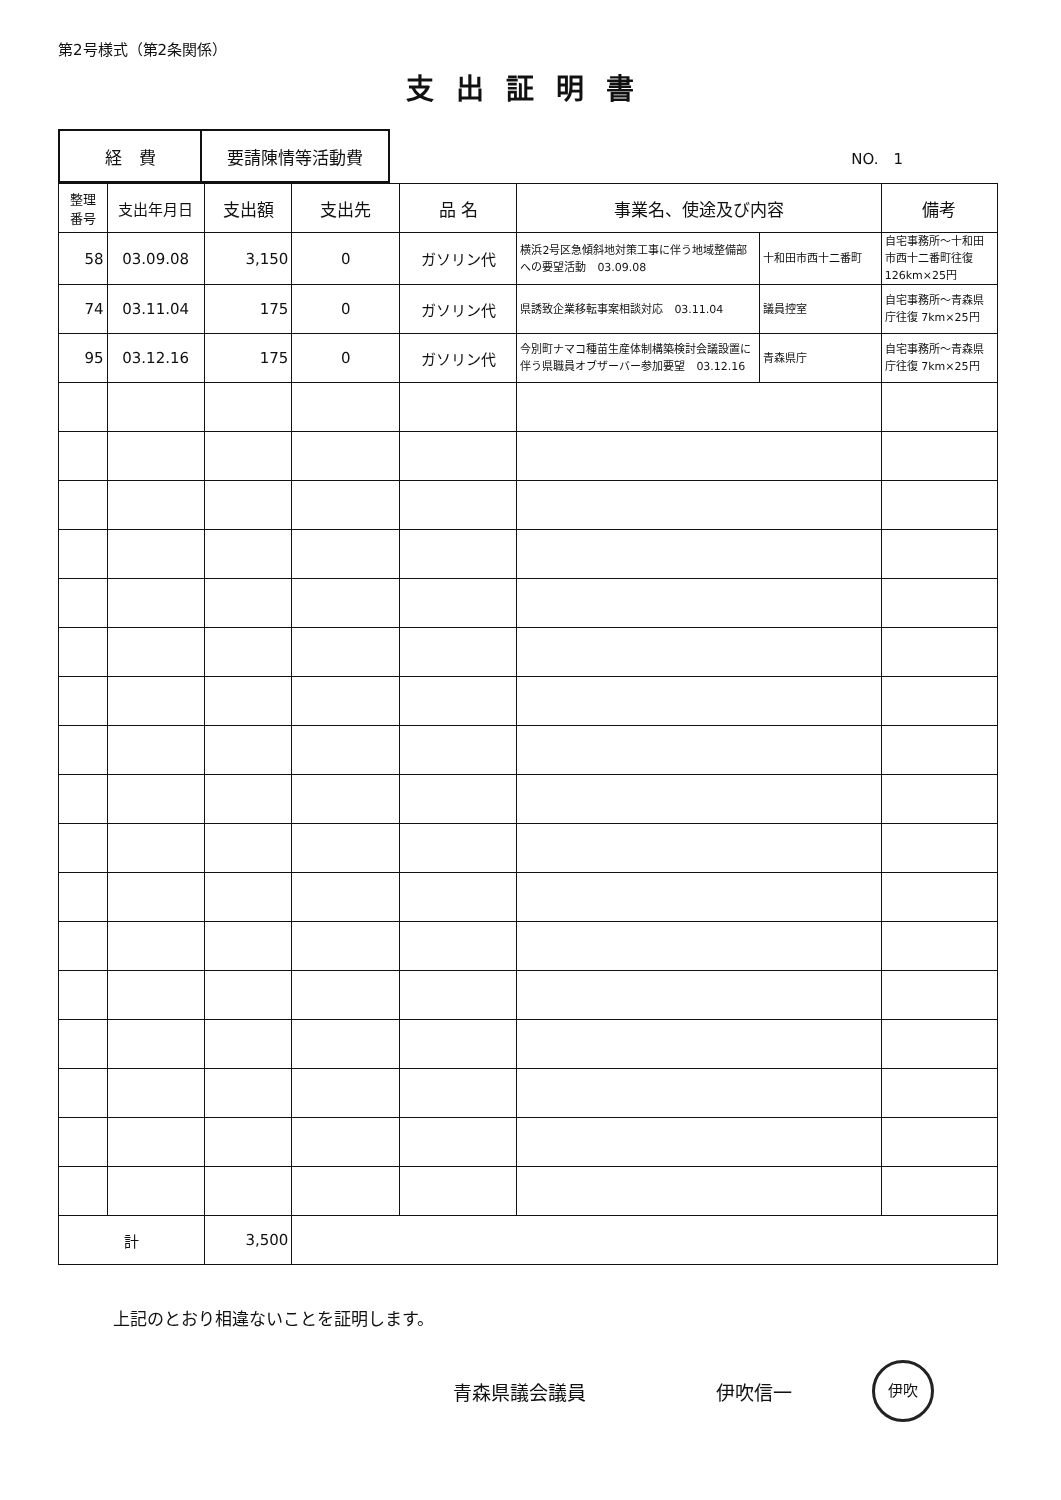第2号様式（第2条関係）
支出証明書
| 経 費 | 要請陳情等活動費 |
NO.　1
| 整理 番号 | 支出年月日 | 支出額 | 支出先 | 品 名 | 事業名、使途及び内容 | | 備考 |
| --- | --- | --- | --- | --- | --- | --- | --- |
| 58 | 03.09.08 | 3,150 | 0 | ガソリン代 | 横浜2号区急傾斜地対策工事に伴う地域整備部への要望活動 03.09.08 | 十和田市西十二番町 | 自宅事務所～十和田市西十二番町往復126km×25円 |
| 74 | 03.11.04 | 175 | 0 | ガソリン代 | 県誘致企業移転事案相談対応 03.11.04 | 議員控室 | 自宅事務所～青森県庁往復 7km×25円 |
| 95 | 03.12.16 | 175 | 0 | ガソリン代 | 今別町ナマコ種苗生産体制構築検討会議設置に伴う県職員オブザーバー参加要望 03.12.16 | 青森県庁 | 自宅事務所～青森県庁往復 7km×25円 |
| 計 | | 3,500 | | | | | |
上記のとおり相違ないことを証明します。
青森県議会議員 伊吹信一 伊吹